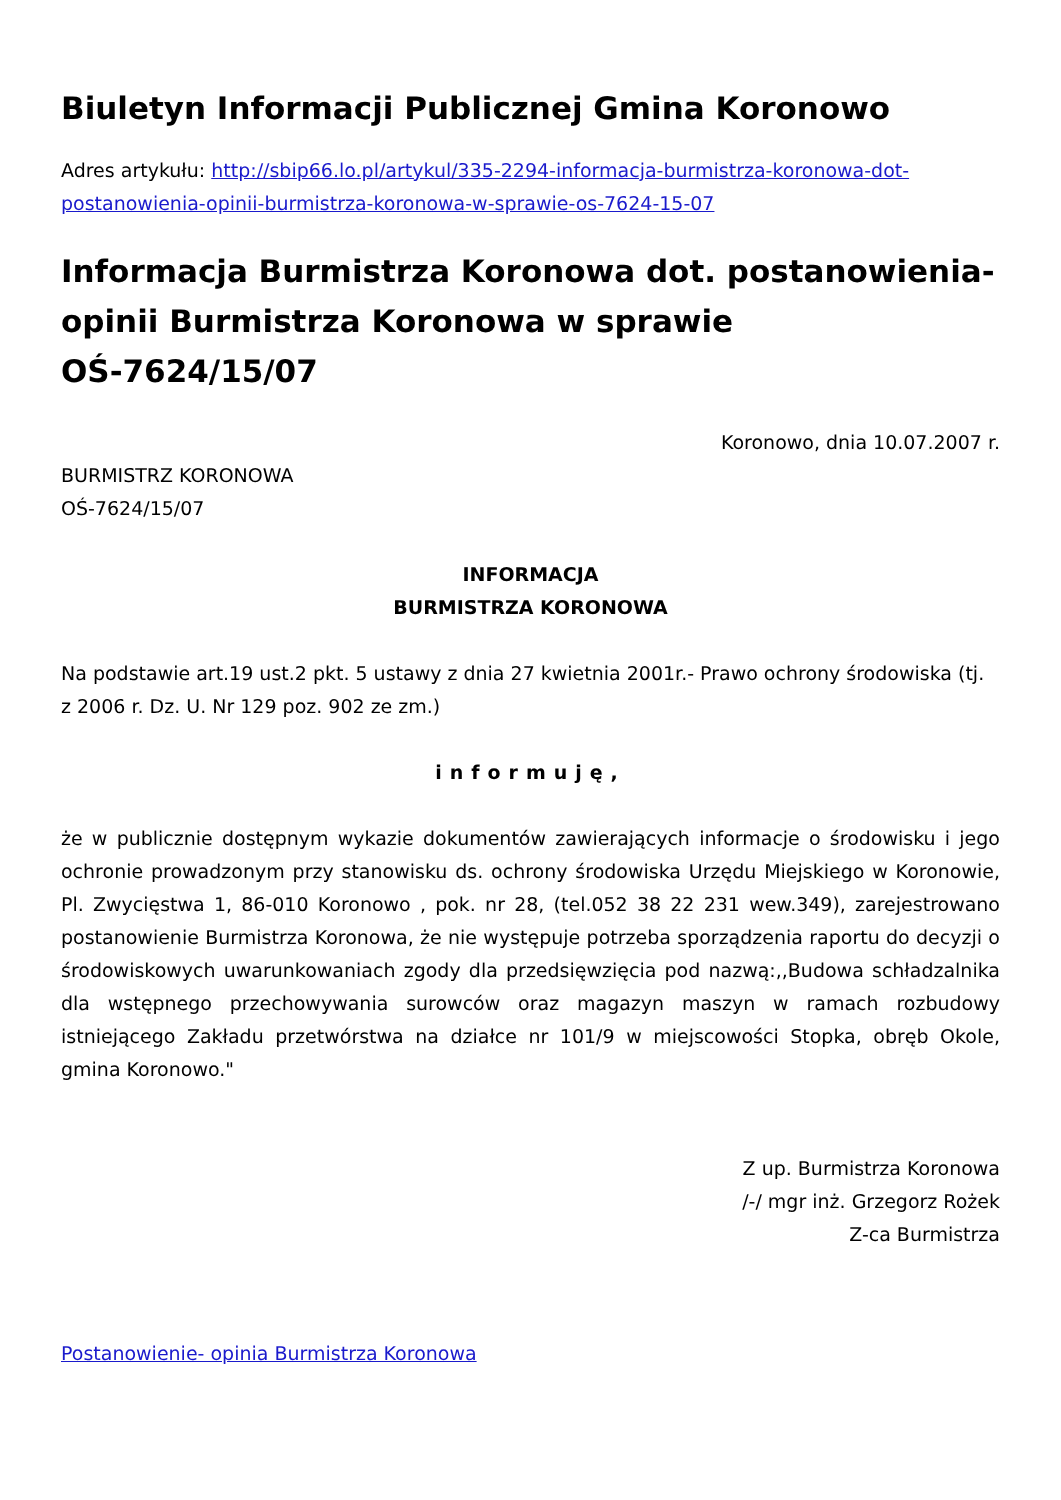Biuletyn Informacji Publicznej Gmina Koronowo
Adres artykułu: http://sbip66.lo.pl/artykul/335-2294-informacja-burmistrza-koronowa-dot-postanowienia-opinii-burmistrza-koronowa-w-sprawie-os-7624-15-07
Informacja Burmistrza Koronowa dot. postanowienia- opinii Burmistrza Koronowa w sprawie OŚ-7624/15/07
Koronowo, dnia 10.07.2007 r.
BURMISTRZ KORONOWA
OŚ-7624/15/07
INFORMACJA
BURMISTRZA KORONOWA
Na podstawie art.19 ust.2 pkt. 5 ustawy z dnia 27 kwietnia 2001r.- Prawo ochrony środowiska (tj. z 2006 r. Dz. U. Nr 129 poz. 902 ze zm.)
informuję,
że w publicznie dostępnym wykazie dokumentów zawierających informacje o środowisku i jego ochronie prowadzonym przy stanowisku ds. ochrony środowiska Urzędu Miejskiego w Koronowie, Pl. Zwycięstwa 1, 86-010 Koronowo , pok. nr 28, (tel.052 38 22 231 wew.349), zarejestrowano postanowienie Burmistrza Koronowa, że nie występuje potrzeba sporządzenia raportu do decyzji o środowiskowych uwarunkowaniach zgody dla przedsięwzięcia pod nazwą:,,Budowa schładzalnika dla wstępnego przechowywania surowców oraz magazyn maszyn w ramach rozbudowy istniejącego Zakładu przetwórstwa na działce nr 101/9 w miejscowości Stopka, obręb Okole, gmina Koronowo."
Z up. Burmistrza Koronowa
/-/ mgr inż. Grzegorz Rożek
Z-ca Burmistrza
Postanowienie- opinia Burmistrza Koronowa